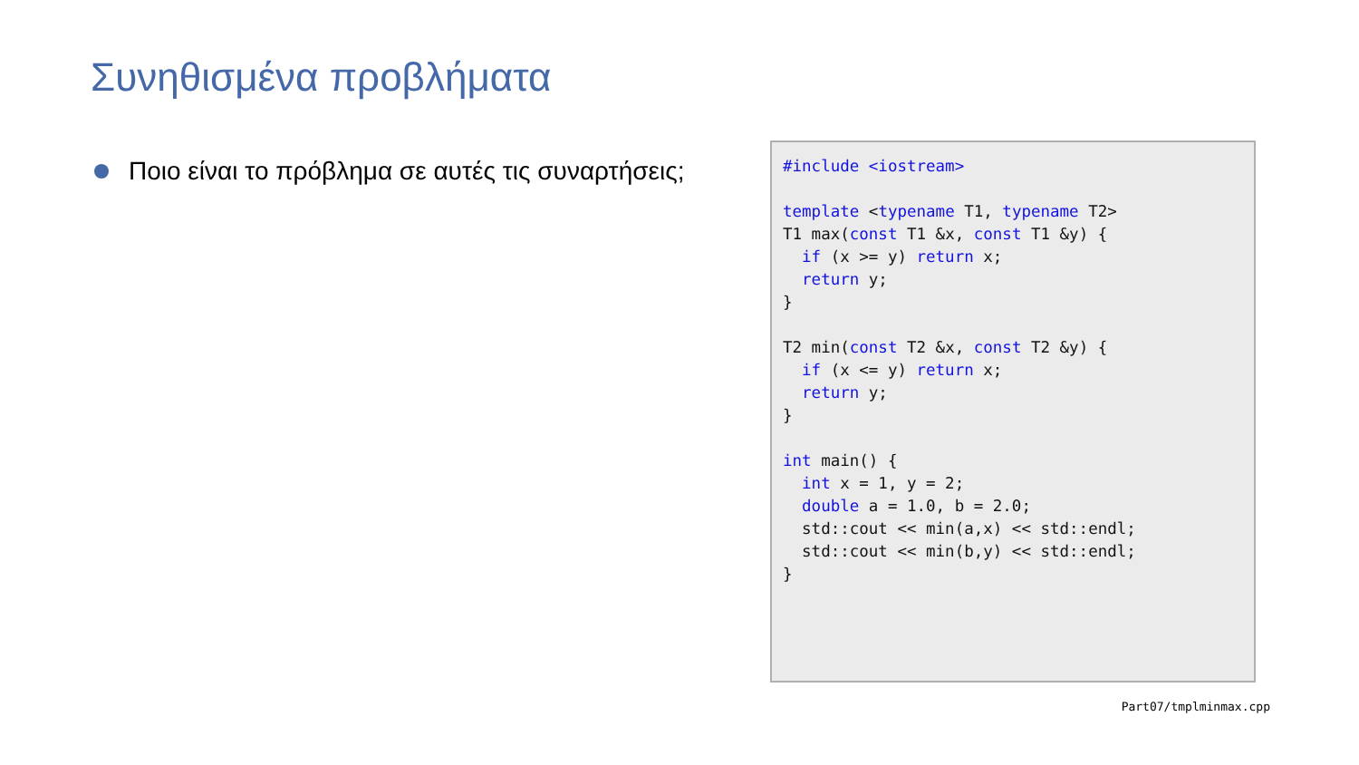Συνηθισμένα προβλήματα
Ποιο είναι το πρόβλημα σε αυτές τις συναρτήσεις;
#include <iostream>

template <typename T1, typename T2>
T1 max(const T1 &x, const T1 &y) {
  if (x >= y) return x;
  return y;
}

T2 min(const T2 &x, const T2 &y) {
  if (x <= y) return x;
  return y;
}

int main() {
  int x = 1, y = 2;
  double a = 1.0, b = 2.0;
  std::cout << min(a,x) << std::endl;
  std::cout << min(b,y) << std::endl;
}
Part07/tmplminmax.cpp